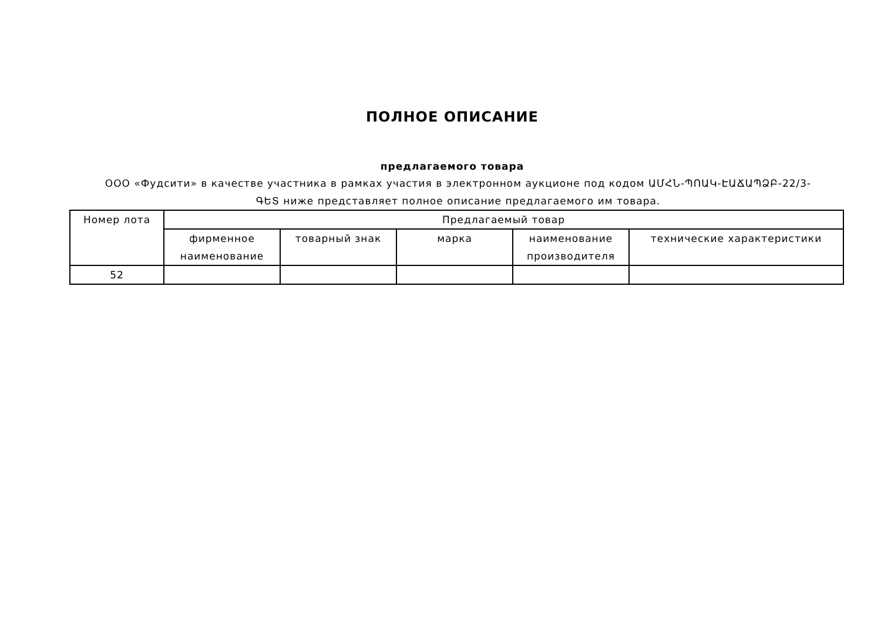ПОЛНОЕ ОПИСАНИЕ
предлагаемого товара
ООО «Фудсити» в качестве участника в рамках участия в электронном аукционе под кодом ԱՄՀՆ-ՊՈԱԿ-ԷԱՃԱՊՁԲ-22/3-ԳԵՏ ниже представляет полное описание предлагаемого им товара.
| Номер лота | Предлагаемый товар | | | | |
| --- | --- | --- | --- | --- | --- |
| | фирменное наименование | товарный знак | марка | наименование производителя | технические характеристики |
| 52 | | | | | |